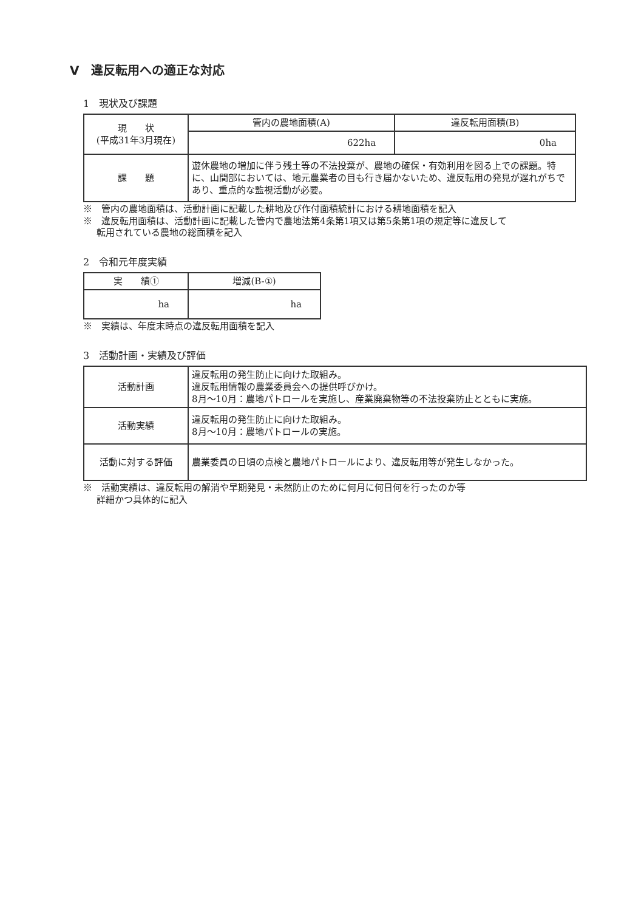Ⅴ　違反転用への適正な対応
1　現状及び課題
| 現 状 (平成31年3月現在) | 管内の農地面積(A) | 違反転用面積(B) |
| | 622ha | 0ha |
| 課 題 | 遊休農地の増加に伴う残土等の不法投棄が、農地の確保・有効利用を図る上での課題。特に、山間部においては、地元農業者の目も行き届かないため、違反転用の発見が遅れがちであり、重点的な監視活動が必要。 | |
※　管内の農地面積は、活動計画に記載した耕地及び作付面積統計における耕地面積を記入
※　違反転用面積は、活動計画に記載した管内で農地法第4条第1項又は第5条第1項の規定等に違反して
転用されている農地の総面積を記入
2　令和元年度実績
| 実 績① | 増減(B-①) |
| ha | ha |
※　実績は、年度末時点の違反転用面積を記入
3　活動計画・実績及び評価
| 活動計画 | 違反転用の発生防止に向けた取組み。 違反転用情報の農業委員会への提供呼びかけ。 8月～10月：農地パトロールを実施し、産業廃棄物等の不法投棄防止とともに実施。 |
| 活動実績 | 違反転用の発生防止に向けた取組み。 8月～10月：農地パトロールの実施。 |
| 活動に対する評価 | 農業委員の日頃の点検と農地パトロールにより、違反転用等が発生しなかった。 |
※　活動実績は、違反転用の解消や早期発見・未然防止のために何月に何日何を行ったのか等
詳細かつ具体的に記入